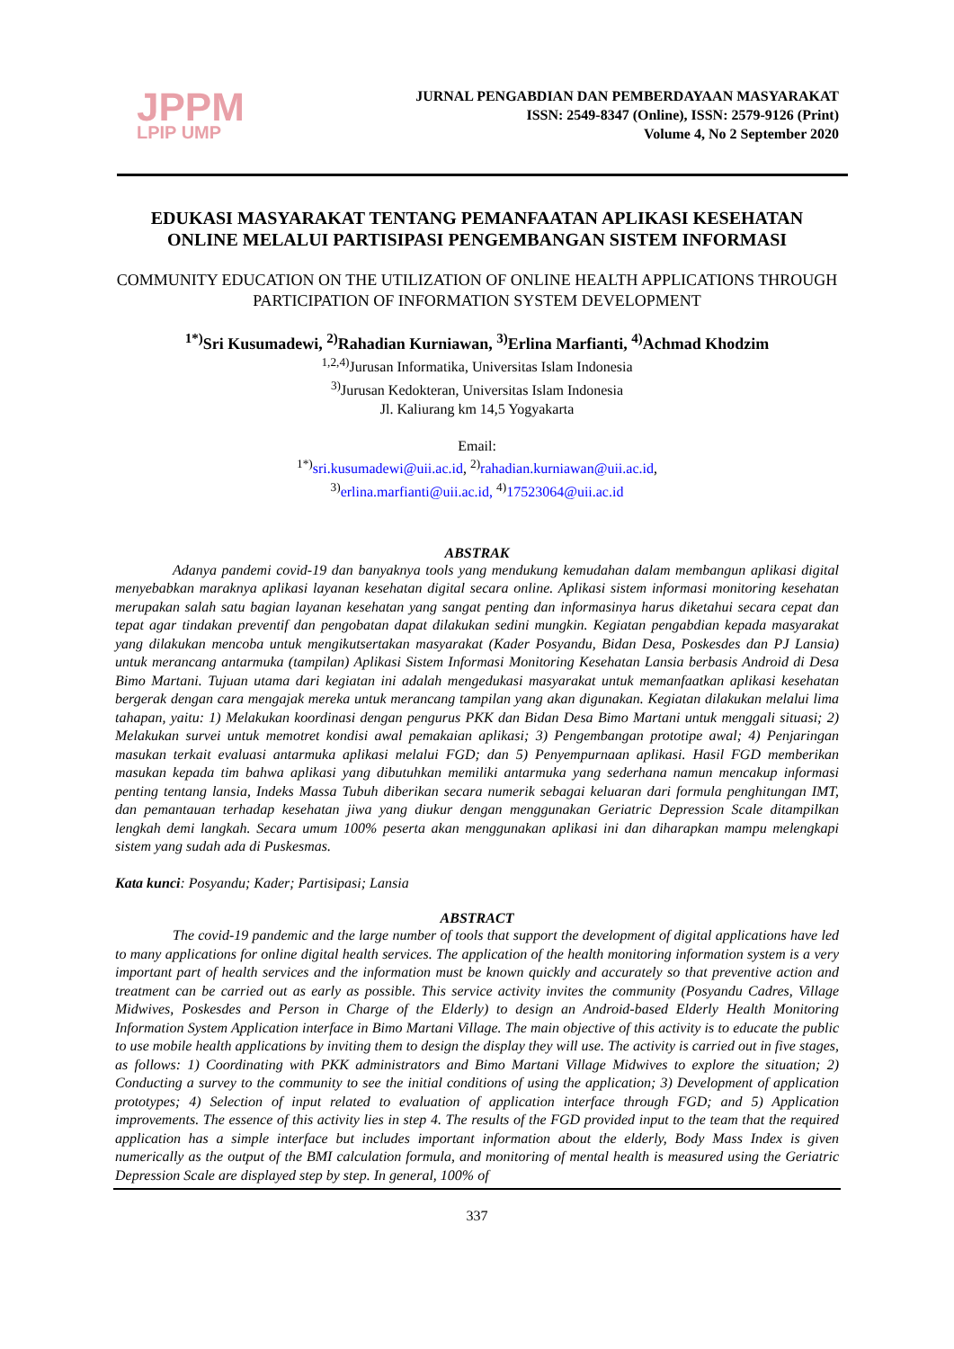JPPM
LPIP UMP
JURNAL PENGABDIAN DAN PEMBERDAYAAN MASYARAKAT
ISSN: 2549-8347 (Online), ISSN: 2579-9126 (Print)
Volume 4, No 2 September 2020
EDUKASI MASYARAKAT TENTANG PEMANFAATAN APLIKASI KESEHATAN ONLINE MELALUI PARTISIPASI PENGEMBANGAN SISTEM INFORMASI
COMMUNITY EDUCATION ON THE UTILIZATION OF ONLINE HEALTH APPLICATIONS THROUGH PARTICIPATION OF INFORMATION SYSTEM DEVELOPMENT
<sup>1*)</sup>Sri Kusumadewi, <sup>2)</sup>Rahadian Kurniawan, <sup>3)</sup>Erlina Marfianti, <sup>4)</sup>Achmad Khodzim
<sup>1,2,4)</sup>Jurusan Informatika, Universitas Islam Indonesia
<sup>3)</sup> Jurusan Kedokteran, Universitas Islam Indonesia
Jl. Kaliurang km 14,5 Yogyakarta
Email:
<sup>1*)</sup>sri.kusumadewi@uii.ac.id, <sup>2)</sup>rahadian.kurniawan@uii.ac.id,
<sup>3)</sup> erlina.marfianti@uii.ac.id, <sup>4)</sup>17523064@uii.ac.id
ABSTRAK
Adanya pandemi covid-19 dan banyaknya tools yang mendukung kemudahan dalam membangun aplikasi digital menyebabkan maraknya aplikasi layanan kesehatan digital secara online. Aplikasi sistem informasi monitoring kesehatan merupakan salah satu bagian layanan kesehatan yang sangat penting dan informasinya harus diketahui secara cepat dan tepat agar tindakan preventif dan pengobatan dapat dilakukan sedini mungkin. Kegiatan pengabdian kepada masyarakat yang dilakukan mencoba untuk mengikutsertakan masyarakat (Kader Posyandu, Bidan Desa, Poskesdes dan PJ Lansia) untuk merancang antarmuka (tampilan) Aplikasi Sistem Informasi Monitoring Kesehatan Lansia berbasis Android di Desa Bimo Martani. Tujuan utama dari kegiatan ini adalah mengedukasi masyarakat untuk memanfaatkan aplikasi kesehatan bergerak dengan cara mengajak mereka untuk merancang tampilan yang akan digunakan. Kegiatan dilakukan melalui lima tahapan, yaitu: 1) Melakukan koordinasi dengan pengurus PKK dan Bidan Desa Bimo Martani untuk menggali situasi; 2) Melakukan survei untuk memotret kondisi awal pemakaian aplikasi; 3) Pengembangan prototipe awal; 4) Penjaringan masukan terkait evaluasi antarmuka aplikasi melalui FGD; dan 5) Penyempurnaan aplikasi. Hasil FGD memberikan masukan kepada tim bahwa aplikasi yang dibutuhkan memiliki antarmuka yang sederhana namun mencakup informasi penting tentang lansia, Indeks Massa Tubuh diberikan secara numerik sebagai keluaran dari formula penghitungan IMT, dan pemantauan terhadap kesehatan jiwa yang diukur dengan menggunakan Geriatric Depression Scale ditampilkan lengkah demi langkah. Secara umum 100% peserta akan menggunakan aplikasi ini dan diharapkan mampu melengkapi sistem yang sudah ada di Puskesmas.
Kata kunci: Posyandu; Kader; Partisipasi; Lansia
ABSTRACT
The covid-19 pandemic and the large number of tools that support the development of digital applications have led to many applications for online digital health services. The application of the health monitoring information system is a very important part of health services and the information must be known quickly and accurately so that preventive action and treatment can be carried out as early as possible. This service activity invites the community (Posyandu Cadres, Village Midwives, Poskesdes and Person in Charge of the Elderly) to design an Android-based Elderly Health Monitoring Information System Application interface in Bimo Martani Village. The main objective of this activity is to educate the public to use mobile health applications by inviting them to design the display they will use. The activity is carried out in five stages, as follows: 1) Coordinating with PKK administrators and Bimo Martani Village Midwives to explore the situation; 2) Conducting a survey to the community to see the initial conditions of using the application; 3) Development of application prototypes; 4) Selection of input related to evaluation of application interface through FGD; and 5) Application improvements. The essence of this activity lies in step 4. The results of the FGD provided input to the team that the required application has a simple interface but includes important information about the elderly, Body Mass Index is given numerically as the output of the BMI calculation formula, and monitoring of mental health is measured using the Geriatric Depression Scale are displayed step by step. In general, 100% of
337